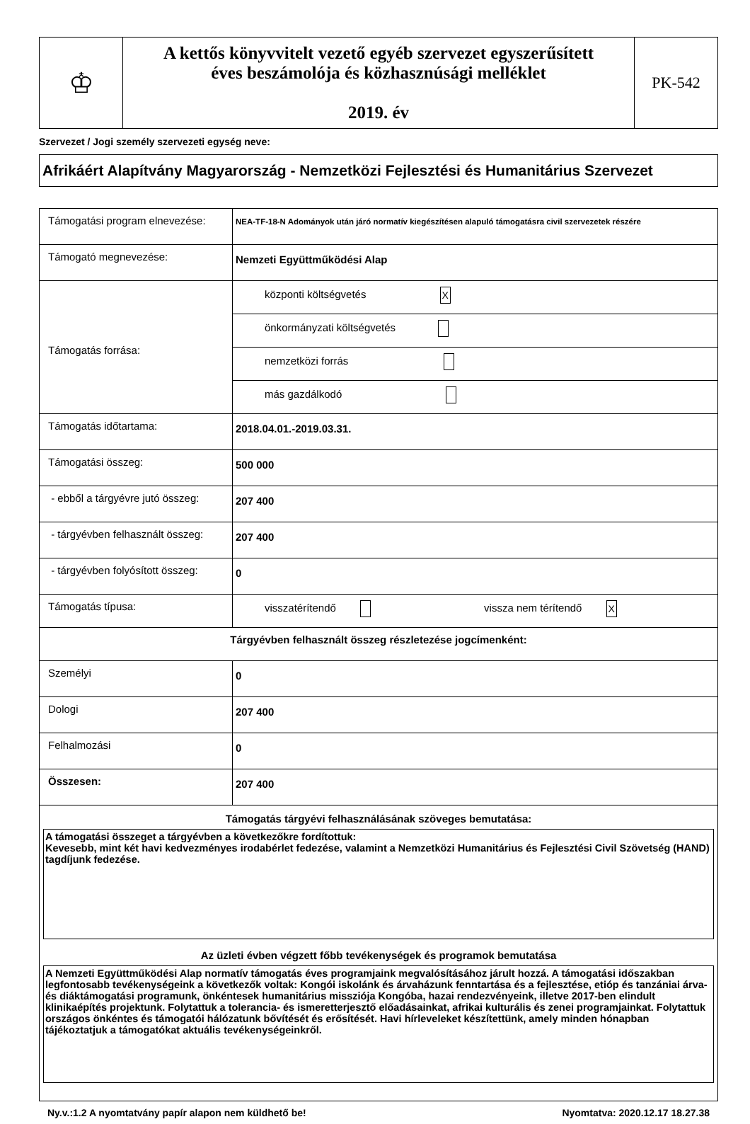| ♔ | A kettős könyvvitelt vezető egyéb szervezet egyszerűsített éves beszámolója és közhasznúsági melléklet 2019. év | PK-542 |
Szervezet / Jogi személy szervezeti egység neve:
Afrikáért Alapítvány Magyarország - Nemzetközi Fejlesztési és Humanitárius Szervezet
| Támogatási program elnevezése: | NEA-TF-18-N Adományok után járó normatív kiegészítésen alapuló támogatásra civil szervezetek részére |
| Támogató megnevezése: | Nemzeti Együttműködési Alap |
| Támogatás forrása: | központi költségvetés X |
| | önkormányzati költségvetés |
| | nemzetközi forrás |
| | más gazdálkodó |
| Támogatás időtartama: | 2018.04.01.-2019.03.31. |
| Támogatási összeg: | 500 000 |
| - ebből a tárgyévre jutó összeg: | 207 400 |
| - tárgyévben felhasznált összeg: | 207 400 |
| - tárgyévben folyósított összeg: | 0 |
| Támogatás típusa: | visszatérítendő vissza nem térítendő X |
| Tárgyévben felhasznált összeg részletezése jogcímenként: | |
| Személyi | 0 |
| Dologi | 207 400 |
| Felhalmozási | 0 |
| Összesen: | 207 400 |
| Támogatás tárgyévi felhasználásának szöveges bemutatása: A támogatási összeget a tárgyévben a következőkre fordítottuk: Kevesebb, mint két havi kedvezményes irodabérlet fedezése, valamint a Nemzetközi Humanitárius és Fejlesztési Civil Szövetség (HAND) tagdíjunk fedezése. Az üzleti évben végzett főbb tevékenységek és programok bemutatása A Nemzeti Együttműködési Alap normatív támogatás éves programjaink megvalósításához járult hozzá. A támogatási időszakban legfontosabb tevékenységeink a következők voltak: Kongói iskolánk és árvaházunk fenntartása és a fejlesztése, etióp és tanzániai árva- és diáktámogatási programunk, önkéntesek humanitárius missziója Kongóba, hazai rendezvényeink, illetve 2017-ben elindult klinikaépítés projektunk. Folytattuk a tolerancia- és ismeretterjesztő előadásainkat, afrikai kulturális és zenei programjainkat. Folytattuk országos önkéntes és támogatói hálózatunk bővítését és erősítését. Havi hírleveleket készítettünk, amely minden hónapban tájékoztatjuk a támogatókat aktuális tevékenységeinkről. | |
Ny.v.:1.2 A nyomtatvány papír alapon nem küldhető be! Nyomtatva: 2020.12.17 18.27.38